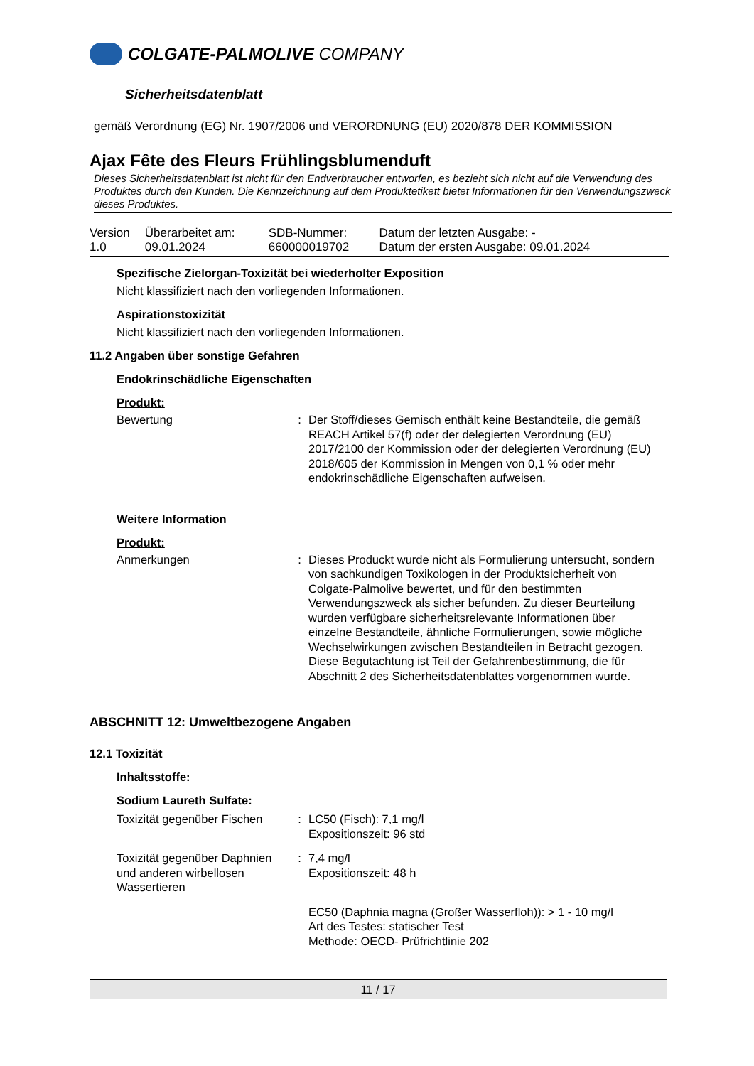COLGATE-PALMOLIVE COMPANY
Sicherheitsdatenblatt
gemäß Verordnung (EG) Nr. 1907/2006 und VERORDNUNG (EU) 2020/878 DER KOMMISSION
Ajax Fête des Fleurs Frühlingsblumenduft
Dieses Sicherheitsdatenblatt ist nicht für den Endverbraucher entworfen, es bezieht sich nicht auf die Verwendung des Produktes durch den Kunden. Die Kennzeichnung auf dem Produktetikett bietet Informationen für den Verwendungszweck dieses Produktes.
| Version 1.0 | Überarbeitet am: 09.01.2024 | SDB-Nummer: 660000019702 | Datum der letzten Ausgabe: - Datum der ersten Ausgabe: 09.01.2024 |
Spezifische Zielorgan-Toxizität bei wiederholter Exposition
Nicht klassifiziert nach den vorliegenden Informationen.
Aspirationstoxizität
Nicht klassifiziert nach den vorliegenden Informationen.
11.2 Angaben über sonstige Gefahren
Endokrinschädliche Eigenschaften
Produkt:
| Bewertung | : | Der Stoff/dieses Gemisch enthält keine Bestandteile, die gemäß REACH Artikel 57(f) oder der delegierten Verordnung (EU) 2017/2100 der Kommission oder der delegierten Verordnung (EU) 2018/605 der Kommission in Mengen von 0,1 % oder mehr endokrinschädliche Eigenschaften aufweisen. |
Weitere Information
Produkt:
| Anmerkungen | : | Dieses Produckt wurde nicht als Formulierung untersucht, sondern von sachkundigen Toxikologen in der Produktsicherheit von Colgate-Palmolive bewertet, und für den bestimmten Verwendungszweck als sicher befunden. Zu dieser Beurteilung wurden verfügbare sicherheitsrelevante Informationen über einzelne Bestandteile, ähnliche Formulierungen, sowie mögliche Wechselwirkungen zwischen Bestandteilen in Betracht gezogen. Diese Begutachtung ist Teil der Gefahrenbestimmung, die für Abschnitt 2 des Sicherheitsdatenblattes vorgenommen wurde. |
ABSCHNITT 12: Umweltbezogene Angaben
12.1 Toxizität
Inhaltsstoffe:
Sodium Laureth Sulfate:
| Toxizität gegenüber Fischen | : | LC50 (Fisch): 7,1 mg/l Expositionszeit: 96 std |
| Toxizität gegenüber Daphnien und anderen wirbellosen Wassertieren | : | 7,4 mg/l Expositionszeit: 48 h |
| | | EC50 (Daphnia magna (Großer Wasserfloh)): > 1 - 10 mg/l Art des Testes: statischer Test Methode: OECD- Prüfrichtlinie 202 |
11 / 17